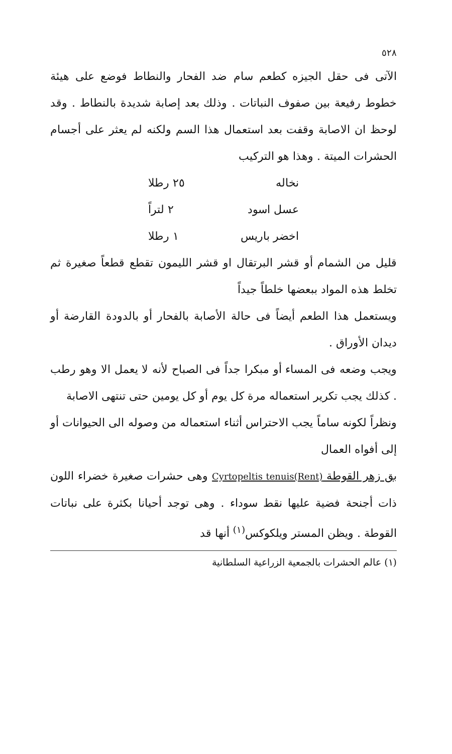٥٢٨
الآتى فى حقل الجيزه كطعم سام ضد الفحار والنطاط فوضع على هيئة خطوط رفيعة بين صفوف النباتات . وذلك بعد إصابة شديدة بالنطاط . وقد لوحظ ان الاصابة وقفت بعد استعمال هذا السم ولكنه لم يعثر على أجسام الحشرات الميتة . وهذا هو التركيب
نخاله ٢٥ رطلا
عسل اسود ٢ لتراً
اخضر باريس ١ رطلا
قليل من الشمام أو قشر البرتقال او قشر الليمون تقطع قطعاً صغيرة ثم تخلط هذه المواد ببعضها خلطاً جيداً
ويستعمل هذا الطعم أيضاً فى حالة الأصابة بالفحار أو بالدودة القارضة أو ديدان الأوراق .
ويجب وضعه فى المساء أو مبكرا جداً فى الصباح لأنه لا يعمل الا وهو رطب . كذلك يجب تكرير استعماله مرة كل يوم أو كل يومين حتى تنتهى الاصابة
ونظراً لكونه ساماً يجب الاحتراس أثناء استعماله من وصوله الى الحيوانات أو إلى أفواه العمال
بق زهر القوطة Cyrtopeltis tenuis(Rent) وهى حشرات صغيرة خضراء اللون ذات أجنحة فضية عليها نقط سوداء . وهى توجد أحيانا بكثرة على نباتات القوطة . ويظن المستر ويلكوكس<sup>(١)</sup> أنها قد
(١) عالم الحشرات بالجمعية الزراعية السلطانية